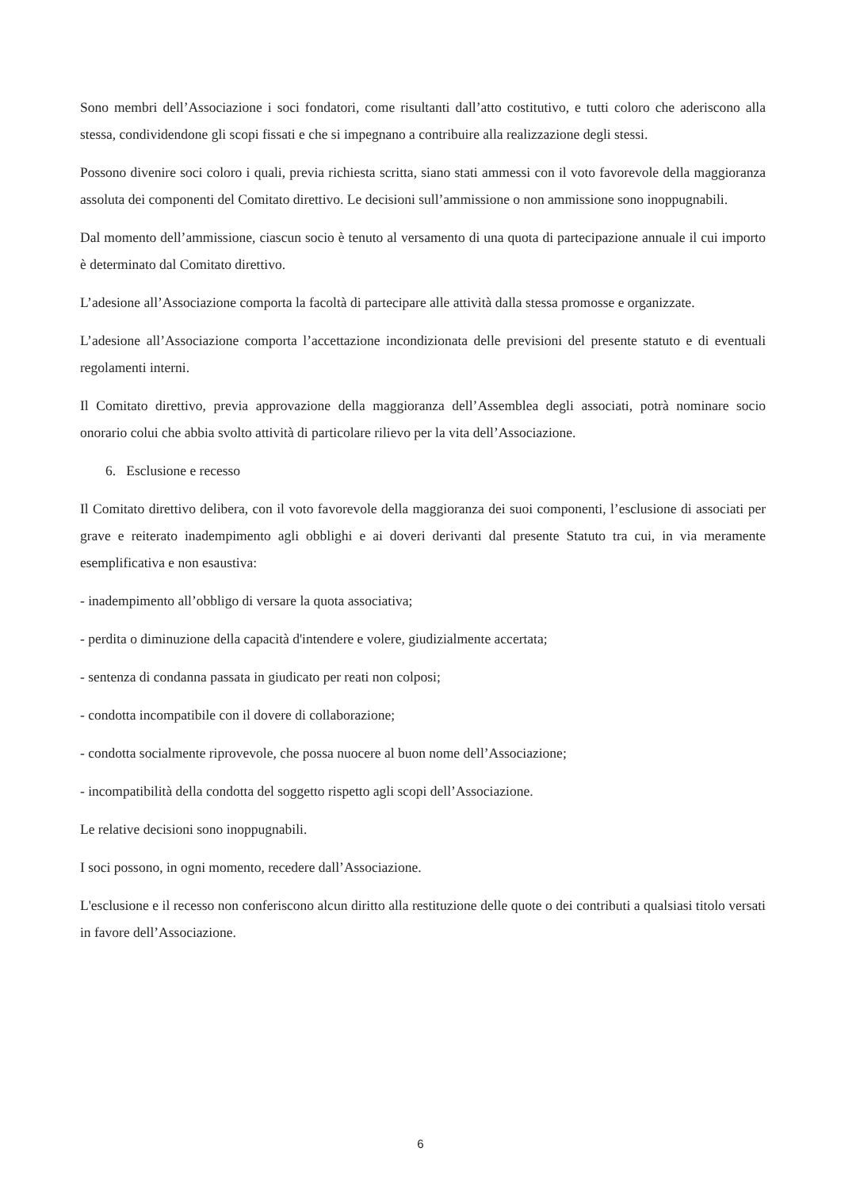Sono membri dell’Associazione i soci fondatori, come risultanti dall’atto costitutivo, e tutti coloro che aderiscono alla stessa, condividendone gli scopi fissati e che si impegnano a contribuire alla realizzazione degli stessi.
Possono divenire soci coloro i quali, previa richiesta scritta, siano stati ammessi con il voto favorevole della maggioranza assoluta dei componenti del Comitato direttivo. Le decisioni sull’ammissione o non ammissione sono inoppugnabili.
Dal momento dell’ammissione, ciascun socio è tenuto al versamento di una quota di partecipazione annuale il cui importo è determinato dal Comitato direttivo.
L’adesione all’Associazione comporta la facoltà di partecipare alle attività dalla stessa promosse e organizzate.
L’adesione all’Associazione comporta l’accettazione incondizionata delle previsioni del presente statuto e di eventuali regolamenti interni.
Il Comitato direttivo, previa approvazione della maggioranza dell’Assemblea degli associati, potrà nominare socio onorario colui che abbia svolto attività di particolare rilievo per la vita dell’Associazione.
6. Esclusione e recesso
Il Comitato direttivo delibera, con il voto favorevole della maggioranza dei suoi componenti, l’esclusione di associati per grave e reiterato inadempimento agli obblighi e ai doveri derivanti dal presente Statuto tra cui, in via meramente esemplificativa e non esaustiva:
- inadempimento all’obbligo di versare la quota associativa;
- perdita o diminuzione della capacità d'intendere e volere, giudizialmente accertata;
- sentenza di condanna passata in giudicato per reati non colposi;
- condotta incompatibile con il dovere di collaborazione;
- condotta socialmente riprovevole, che possa nuocere al buon nome dell’Associazione;
- incompatibilità della condotta del soggetto rispetto agli scopi dell’Associazione.
Le relative decisioni sono inoppugnabili.
I soci possono, in ogni momento, recedere dall’Associazione.
L'esclusione e il recesso non conferiscono alcun diritto alla restituzione delle quote o dei contributi a qualsiasi titolo versati in favore dell’Associazione.
6